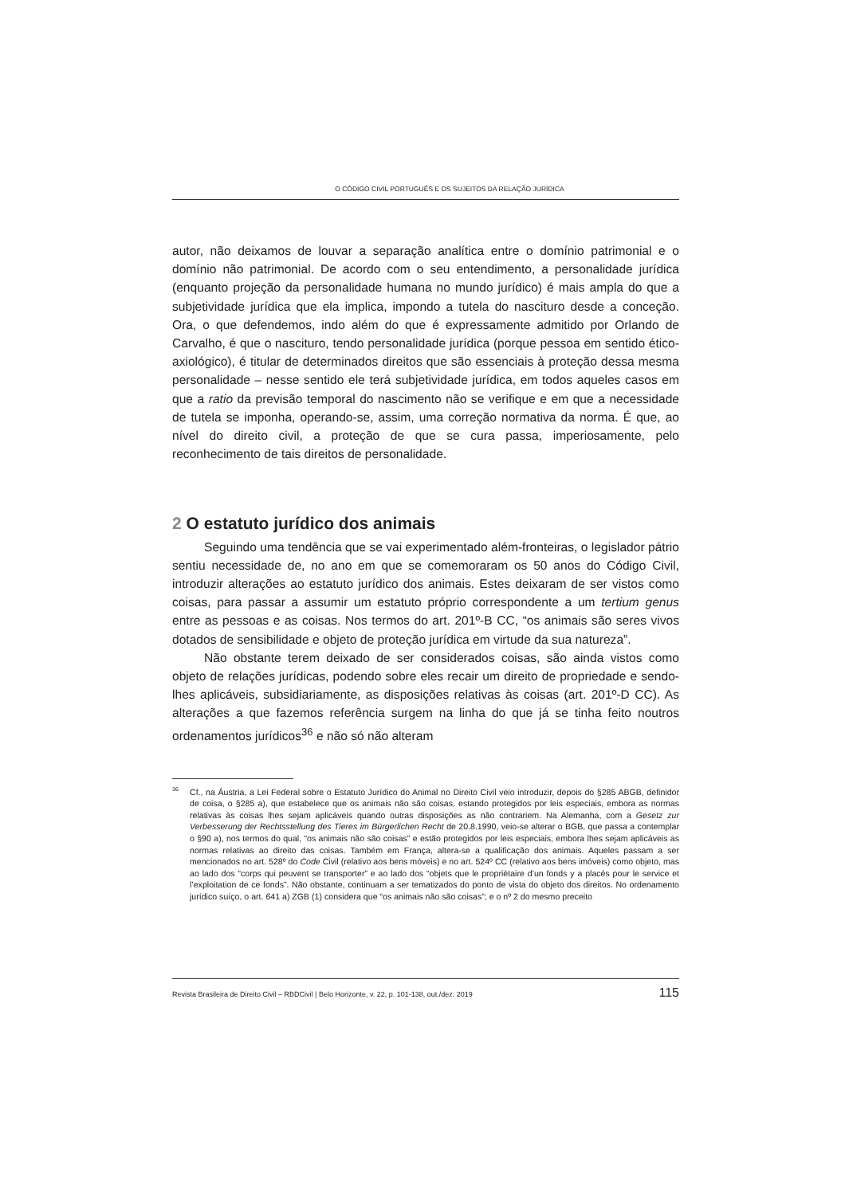O CÓDIGO CIVIL PORTUGUÊS E OS SUJEITOS DA RELAÇÃO JURÍDICA
autor, não deixamos de louvar a separação analítica entre o domínio patrimonial e o domínio não patrimonial. De acordo com o seu entendimento, a personalidade jurídica (enquanto projeção da personalidade humana no mundo jurídico) é mais ampla do que a subjetividade jurídica que ela implica, impondo a tutela do nascituro desde a conceção. Ora, o que defendemos, indo além do que é expressamente admitido por Orlando de Carvalho, é que o nascituro, tendo personalidade jurídica (porque pessoa em sentido ético-axiológico), é titular de determinados direitos que são essenciais à proteção dessa mesma personalidade – nesse sentido ele terá subjetividade jurídica, em todos aqueles casos em que a ratio da previsão temporal do nascimento não se verifique e em que a necessidade de tutela se imponha, operando-se, assim, uma correção normativa da norma. É que, ao nível do direito civil, a proteção de que se cura passa, imperiosamente, pelo reconhecimento de tais direitos de personalidade.
2 O estatuto jurídico dos animais
Seguindo uma tendência que se vai experimentado além-fronteiras, o legislador pátrio sentiu necessidade de, no ano em que se comemoraram os 50 anos do Código Civil, introduzir alterações ao estatuto jurídico dos animais. Estes deixaram de ser vistos como coisas, para passar a assumir um estatuto próprio correspondente a um tertium genus entre as pessoas e as coisas. Nos termos do art. 201º-B CC, “os animais são seres vivos dotados de sensibilidade e objeto de proteção jurídica em virtude da sua natureza”.
Não obstante terem deixado de ser considerados coisas, são ainda vistos como objeto de relações jurídicas, podendo sobre eles recair um direito de propriedade e sendo-lhes aplicáveis, subsidiariamente, as disposições relativas às coisas (art. 201º-D CC). As alterações a que fazemos referência surgem na linha do que já se tinha feito noutros ordenamentos jurídicos<sup>36</sup> e não só não alteram
<sup>36</sup> Cf., na Áustria, a Lei Federal sobre o Estatuto Jurídico do Animal no Direito Civil veio introduzir, depois do §285 ABGB, definidor de coisa, o §285 a), que estabelece que os animais não são coisas, estando protegidos por leis especiais, embora as normas relativas às coisas lhes sejam aplicáveis quando outras disposições as não contrariem. Na Alemanha, com a Gesetz zur Verbesserung der Rechtsstellung des Tieres im Bürgerlichen Recht de 20.8.1990, veio-se alterar o BGB, que passa a contemplar o §90 a), nos termos do qual, “os animais não são coisas” e estão protegidos por leis especiais, embora lhes sejam aplicáveis as normas relativas ao direito das coisas. Também em França, altera-se a qualificação dos animais. Aqueles passam a ser mencionados no art. 528º do Code Civil (relativo aos bens móveis) e no art. 524º CC (relativo aos bens imóveis) como objeto, mas ao lado dos “corps qui peuvent se transporter” e ao lado dos “objets que le propriètaire d’un fonds y a placés pour le service et l’exploitation de ce fonds”. Não obstante, continuam a ser tematizados do ponto de vista do objeto dos direitos. No ordenamento jurídico suíço, o art. 641 a) ZGB (1) considera que “os animais não são coisas”; e o nº 2 do mesmo preceito
Revista Brasileira de Direito Civil – RBDCivil | Belo Horizonte, v. 22, p. 101-138, out./dez. 2019 115